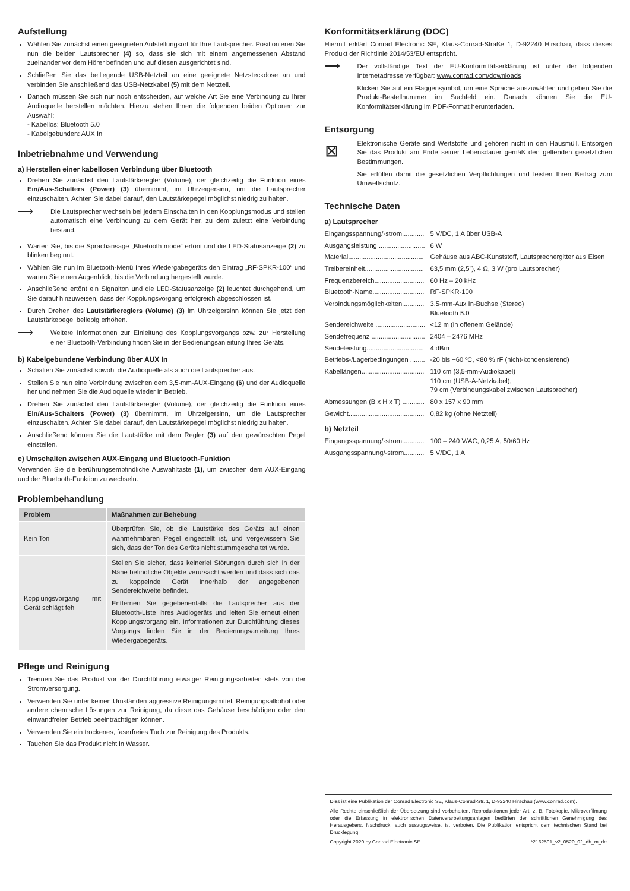Aufstellung
Wählen Sie zunächst einen geeigneten Aufstellungsort für Ihre Lautsprecher. Positionieren Sie nun die beiden Lautsprecher (4) so, dass sie sich mit einem angemessenen Abstand zueinander vor dem Hörer befinden und auf diesen ausgerichtet sind.
Schließen Sie das beiliegende USB-Netzteil an eine geeignete Netzsteckdose an und verbinden Sie anschließend das USB-Netzkabel (5) mit dem Netzteil.
Danach müssen Sie sich nur noch entscheiden, auf welche Art Sie eine Verbindung zu Ihrer Audioquelle herstellen möchten. Hierzu stehen Ihnen die folgenden beiden Optionen zur Auswahl:
- Kabellos: Bluetooth 5.0
- Kabelgebunden: AUX In
Inbetriebnahme und Verwendung
a) Herstellen einer kabellosen Verbindung über Bluetooth
Drehen Sie zunächst den Lautstärkeregler (Volume), der gleichzeitig die Funktion eines Ein/Aus-Schalters (Power) (3) übernimmt, im Uhrzeigersinn, um die Lautsprecher einzuschalten. Achten Sie dabei darauf, den Lautstärkepegel möglichst niedrig zu halten.
⟶
Die Lautsprecher wechseln bei jedem Einschalten in den Kopplungsmodus und stellen automatisch eine Verbindung zu dem Gerät her, zu dem zuletzt eine Verbindung bestand.
Warten Sie, bis die Sprachansage „Bluetooth mode“ ertönt und die LED-Statusanzeige (2) zu blinken beginnt.
Wählen Sie nun im Bluetooth-Menü Ihres Wiedergabegeräts den Eintrag „RF-SPKR-100“ und warten Sie einen Augenblick, bis die Verbindung hergestellt wurde.
Anschließend ertönt ein Signalton und die LED-Statusanzeige (2) leuchtet durchgehend, um Sie darauf hinzuweisen, dass der Kopplungsvorgang erfolgreich abgeschlossen ist.
Durch Drehen des Lautstärkereglers (Volume) (3) im Uhrzeigersinn können Sie jetzt den Lautstärkepegel beliebig erhöhen.
⟶
Weitere Informationen zur Einleitung des Kopplungsvorgangs bzw. zur Herstellung einer Bluetooth-Verbindung finden Sie in der Bedienungsanleitung Ihres Geräts.
b) Kabelgebundene Verbindung über AUX In
Schalten Sie zunächst sowohl die Audioquelle als auch die Lautsprecher aus.
Stellen Sie nun eine Verbindung zwischen dem 3,5-mm-AUX-Eingang (6) und der Audioquelle her und nehmen Sie die Audioquelle wieder in Betrieb.
Drehen Sie zunächst den Lautstärkeregler (Volume), der gleichzeitig die Funktion eines Ein/Aus-Schalters (Power) (3) übernimmt, im Uhrzeigersinn, um die Lautsprecher einzuschalten. Achten Sie dabei darauf, den Lautstärkepegel möglichst niedrig zu halten.
Anschließend können Sie die Lautstärke mit dem Regler (3) auf den gewünschten Pegel einstellen.
c) Umschalten zwischen AUX-Eingang und Bluetooth-Funktion
Verwenden Sie die berührungsempfindliche Auswahltaste (1), um zwischen dem AUX-Eingang und der Bluetooth-Funktion zu wechseln.
Problembehandlung
| Problem | Maßnahmen zur Behebung |
| --- | --- |
| Kein Ton | Überprüfen Sie, ob die Lautstärke des Geräts auf einen wahrnehmbaren Pegel eingestellt ist, und vergewissern Sie sich, dass der Ton des Geräts nicht stummgeschaltet wurde. |
| Kopplungsvorgang mit Gerät schlägt fehl | Stellen Sie sicher, dass keinerlei Störungen durch sich in der Nähe befindliche Objekte verursacht werden und dass sich das zu koppelnde Gerät innerhalb der angegebenen Sendereichweite befindet. Entfernen Sie gegebenenfalls die Lautsprecher aus der Bluetooth-Liste Ihres Audiogeräts und leiten Sie erneut einen Kopplungsvorgang ein. Informationen zur Durchführung dieses Vorgangs finden Sie in der Bedienungsanleitung Ihres Wiedergabegeräts. |
Pflege und Reinigung
Trennen Sie das Produkt vor der Durchführung etwaiger Reinigungsarbeiten stets von der Stromversorgung.
Verwenden Sie unter keinen Umständen aggressive Reinigungsmittel, Reinigungsalkohol oder andere chemische Lösungen zur Reinigung, da diese das Gehäuse beschädigen oder den einwandfreien Betrieb beeinträchtigen können.
Verwenden Sie ein trockenes, faserfreies Tuch zur Reinigung des Produkts.
Tauchen Sie das Produkt nicht in Wasser.
Konformitätserklärung (DOC)
Hiermit erklärt Conrad Electronic SE, Klaus-Conrad-Straße 1, D-92240 Hirschau, dass dieses Produkt der Richtlinie 2014/53/EU entspricht.
⟶
Der vollständige Text der EU-Konformitätserklärung ist unter der folgenden Internetadresse verfügbar: www.conrad.com/downloads
Klicken Sie auf ein Flaggensymbol, um eine Sprache auszuwählen und geben Sie die Produkt-Bestellnummer im Suchfeld ein. Danach können Sie die EU-Konformitätserklärung im PDF-Format herunterladen.
Entsorgung
⊠
Elektronische Geräte sind Wertstoffe und gehören nicht in den Hausmüll. Entsorgen Sie das Produkt am Ende seiner Lebensdauer gemäß den geltenden gesetzlichen Bestimmungen.
Sie erfüllen damit die gesetzlichen Verpflichtungen und leisten Ihren Beitrag zum Umweltschutz.
Technische Daten
a) Lautsprecher
| Eingangsspannung/-strom............ | 5 V/DC, 1 A über USB-A |
| Ausgangsleistung ......................... | 6 W |
| Material......................................... | Gehäuse aus ABC-Kunststoff, Lautsprechergitter aus Eisen |
| Treibereinheit................................ | 63,5 mm (2,5”), 4 Ω, 3 W (pro Lautsprecher) |
| Frequenzbereich........................... | 60 Hz – 20 kHz |
| Bluetooth-Name............................ | RF-SPKR-100 |
| Verbindungsmöglichkeiten............ | 3,5-mm-Aux In-Buchse (Stereo) Bluetooth 5.0 |
| Sendereichweite ........................... | <12 m (in offenem Gelände) |
| Sendefrequenz ............................. | 2404 – 2476 MHz |
| Sendeleistung............................... | 4 dBm |
| Betriebs-/Lagerbedingungen ........ | -20 bis +60 ºC, <80 % rF (nicht-kondensierend) |
| Kabellängen.................................. | 110 cm (3,5-mm-Audiokabel) 110 cm (USB-A-Netzkabel), 79 cm (Verbindungskabel zwischen Lautsprecher) |
| Abmessungen (B x H x T) ............ | 80 x 157 x 90 mm |
| Gewicht......................................... | 0,82 kg (ohne Netzteil) |
b) Netzteil
| Eingangsspannung/-strom............ | 100 – 240 V/AC, 0,25 A, 50/60 Hz |
| Ausgangsspannung/-strom........... | 5 V/DC, 1 A |
Dies ist eine Publikation der Conrad Electronic SE, Klaus-Conrad-Str. 1, D-92240 Hirschau (www.conrad.com).
Alle Rechte einschließlich der Übersetzung sind vorbehalten. Reproduktionen jeder Art, z. B. Fotokopie, Mikroverfilmung oder die Erfassung in elektronischen Datenverarbeitungsanlagen bedürfen der schriftlichen Genehmigung des Herausgebers. Nachdruck, auch auszugsweise, ist verboten. Die Publikation entspricht dem technischen Stand bei Drucklegung.
Copyright 2020 by Conrad Electronic SE. *2162591_v2_0520_02_dh_m_de